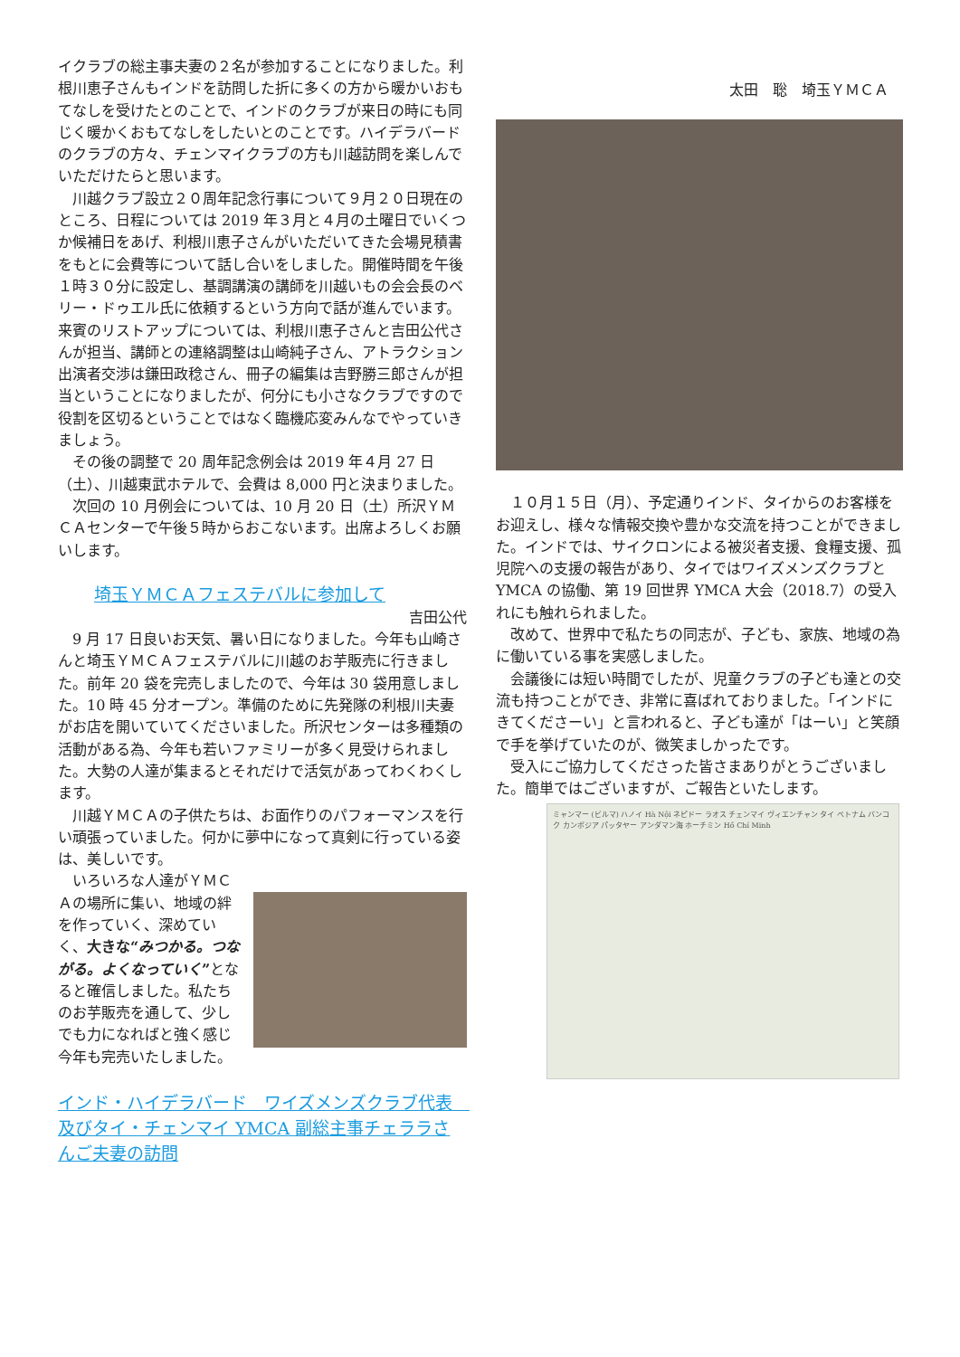イクラブの総主事夫妻の２名が参加することになりました。利根川恵子さんもインドを訪問した折に多くの方から暖かいおもてなしを受けたとのことで、インドのクラブが来日の時にも同じく暖かくおもてなしをしたいとのことです。ハイデラバードのクラブの方々、チェンマイクラブの方も川越訪問を楽しんでいただけたらと思います。
　川越クラブ設立２０周年記念行事について９月２０日現在のところ、日程については 2019 年３月と４月の土曜日でいくつか候補日をあげ、利根川恵子さんがいただいてきた会場見積書をもとに会費等について話し合いをしました。開催時間を午後１時３０分に設定し、基調講演の講師を川越いもの会会長のベリー・ドゥエル氏に依頼するという方向で話が進んでいます。来賓のリストアップについては、利根川恵子さんと吉田公代さんが担当、講師との連絡調整は山崎純子さん、アトラクション出演者交渉は鎌田政稔さん、冊子の編集は吉野勝三郎さんが担当ということになりましたが、何分にも小さなクラブですので役割を区切るということではなく臨機応変みんなでやっていきましょう。
　その後の調整で 20 周年記念例会は 2019 年４月 27 日（土）、川越東武ホテルで、会費は 8,000 円と決まりました。
　次回の 10 月例会については、10 月 20 日（土）所沢ＹＭＣＡセンターで午後５時からおこないます。出席よろしくお願いします。
埼玉ＹＭＣＡフェステバルに参加して
吉田公代
　9 月 17 日良いお天気、暑い日になりました。今年も山崎さんと埼玉ＹＭＣＡフェステバルに川越のお芋販売に行きました。前年 20 袋を完売しましたので、今年は 30 袋用意しました。10 時 45 分オープン。準備のために先発隊の利根川夫妻がお店を開いていてくださいました。所沢センターは多種類の活動がある為、今年も若いファミリーが多く見受けられました。大勢の人達が集まるとそれだけで活気があってわくわくします。
　川越ＹＭＣＡの子供たちは、お面作りのパフォーマンスを行い頑張っていました。何かに夢中になって真剣に行っている姿は、美しいです。
　いろいろな人達がＹＭＣＡの場所に集い、地域の絆を作っていく、深めていく、大きな“みつかる。つながる。よくなっていく”となると確信しました。私たちのお芋販売を通して、少しでも力になればと強く感じ今年も完売いたしました。
インド・ハイデラバード　ワイズメンズクラブ代表　及びタイ・チェンマイ YMCA 副総主事チェララさんご夫妻の訪問
太田　聡　埼玉ＹＭＣＡ
　１０月１５日（月）、予定通りインド、タイからのお客様をお迎えし、様々な情報交換や豊かな交流を持つことができました。インドでは、サイクロンによる被災者支援、食糧支援、孤児院への支援の報告があり、タイではワイズメンズクラブと YMCA の協働、第 19 回世界 YMCA 大会（2018.7）の受入れにも触れられました。
　改めて、世界中で私たちの同志が、子ども、家族、地域の為に働いている事を実感しました。
　会議後には短い時間でしたが、児童クラブの子ども達との交流も持つことができ、非常に喜ばれておりました。「インドにきてくださーい」と言われると、子ども達が「はーい」と笑顔で手を挙げていたのが、微笑ましかったです。
　受入にご協力してくださった皆さまありがとうございました。簡単ではございますが、ご報告といたします。
ミャンマー (ビルマ) ハノイ Hà Nội ネピドー ラオス チェンマイ ヴィエンチャン タイ ベトナム バンコク カンボジア パッタヤー アンダマン海 ホーチミン Hồ Chí Minh